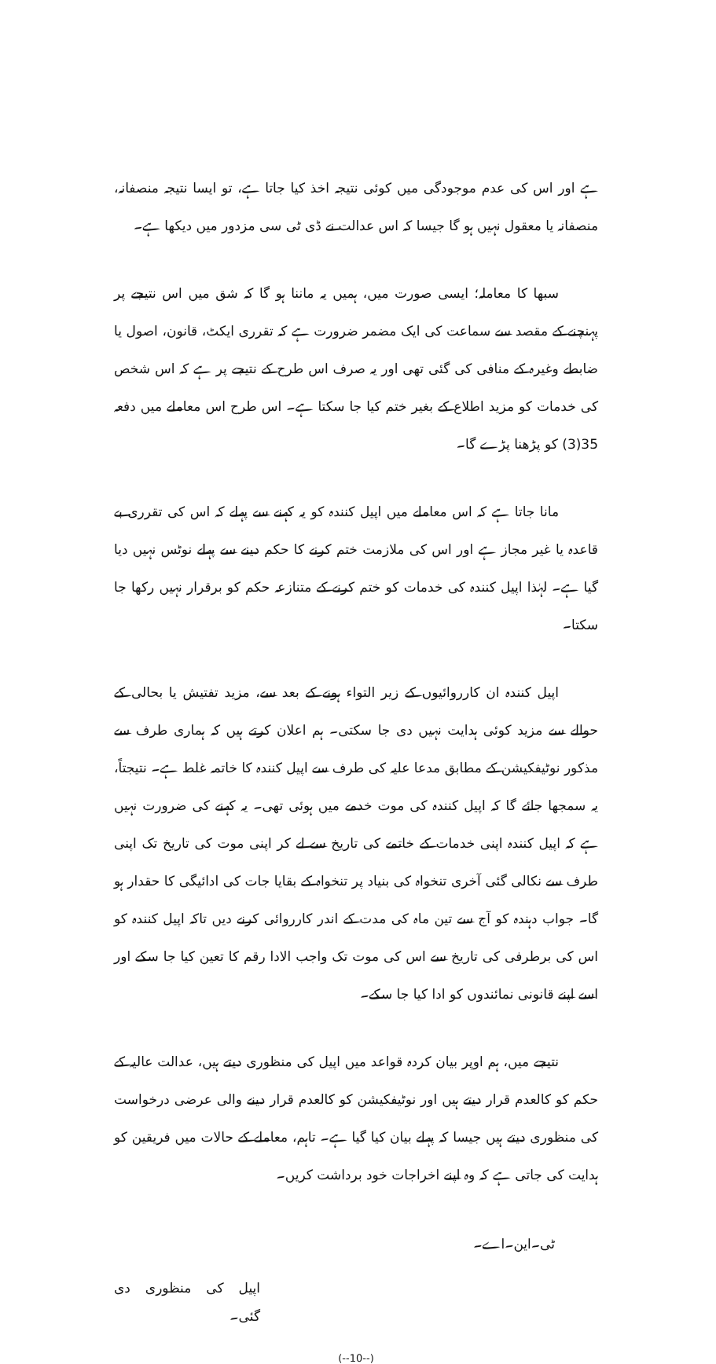ہے اور اس کی عدم موجودگی میں کوئی نتیجہ اخذ کیا جاتا ہے، تو ایسا نتیجہ منصفانہ، منصفانہ یا معقول نہیں ہو گا جیسا کہ اس عدالت نے ڈی ٹی سی مزدور میں دیکھا ہے۔
سبھا کا معاملہ؛ ایسی صورت میں، ہمیں یہ ماننا ہو گا کہ شق میں اس نتیجے پر پہنچنے کے مقصد سے سماعت کی ایک مضمر ضرورت ہے کہ تقرری ایکٹ، قانون، اصول یا ضابطے وغیرہ کے منافی کی گئی تھی اور یہ صرف اس طرح کے نتیجے پر ہے کہ اس شخص کی خدمات کو مزید اطلاع کے بغیر ختم کیا جا سکتا ہے۔ اس طرح اس معاملے میں دفعہ 35(3) کو پڑھنا پڑے گا۔
مانا جاتا ہے کہ اس معاملے میں اپیل کنندہ کو یہ کہنے سے پہلے کہ اس کی تقرری بے قاعدہ یا غیر مجاز ہے اور اس کی ملازمت ختم کرنے کا حکم دینے سے پہلے نوٹس نہیں دیا گیا ہے۔ لہٰذا اپیل کنندہ کی خدمات کو ختم کرنے کے متنازعہ حکم کو برقرار نہیں رکھا جا سکتا۔
اپیل کنندہ ان کارروائیوں کے زیر التواء ہونے کے بعد سے، مزید تفتیش یا بحالی کے حوالے سے مزید کوئی ہدایت نہیں دی جا سکتی۔ ہم اعلان کرتے ہیں کہ ہماری طرف سے مذکور نوٹیفکیشن کے مطابق مدعا علیہ کی طرف سے اپیل کنندہ کا خاتمہ غلط ہے۔ نتیجتاً، یہ سمجھا جائے گا کہ اپیل کنندہ کی موت خدمے میں ہوئی تھی۔ یہ کہنے کی ضرورت نہیں ہے کہ اپیل کنندہ اپنی خدمات کے خاتمے کی تاریخ سے لے کر اپنی موت کی تاریخ تک اپنی طرف سے نکالی گئی آخری تنخواہ کی بنیاد پر تنخواہ کے بقایا جات کی ادائیگی کا حقدار ہو گا۔ جواب دہندہ کو آج سے تین ماہ کی مدت کے اندر کارروائی کرنے دیں تاکہ اپیل کنندہ کو اس کی برطرفی کی تاریخ سے اس کی موت تک واجب الادا رقم کا تعین کیا جا سکے اور اسے اپنے قانونی نمائندوں کو ادا کیا جا سکے۔
نتیجے میں، ہم اوپر بیان کردہ قواعد میں اپیل کی منظوری دیتے ہیں، عدالت عالیہ کے حکم کو کالعدم قرار دیتے ہیں اور نوٹیفکیشن کو کالعدم قرار دینے والی عرضی درخواست کی منظوری دیتے ہیں جیسا کہ پہلے بیان کیا گیا ہے۔ تاہم، معاملے کے حالات میں فریقین کو ہدایت کی جاتی ہے کہ وہ اپنے اخراجات خود برداشت کریں۔
ٹی۔این۔اے۔
اپیل کی منظوری دی گئی۔
(--10--)